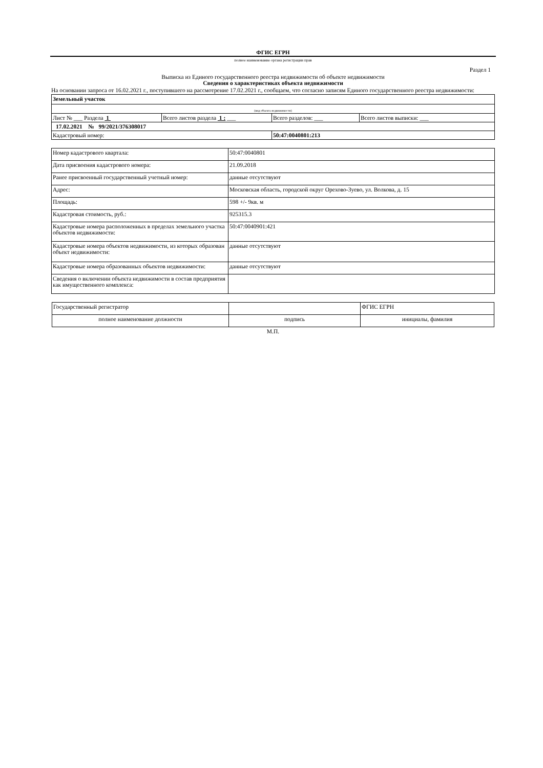ФГИС ЕГРН
полное наименование органа регистрации прав
Раздел 1
Выписка из Единого государственного реестра недвижимости об объекте недвижимости
Сведения о характеристиках объекта недвижимости
На основании запроса от 16.02.2021 г., поступившего на рассмотрение 17.02.2021 г., сообщаем, что согласно записям Единого государственного реестра недвижимости:
| Земельный участок | | | |
| (вид объекта недвижимости) | | | |
| Лист № ___ Раздела 1 | Всего листов раздела 1 : ___ | Всего разделов: ___ | Всего листов выписки: ___ |
| 17.02.2021 № 99/2021/376308017 | | | |
| Кадастровый номер: | | 50:47:0040801:213 | |
| Номер кадастрового квартала: | 50:47:0040801 |
| Дата присвоения кадастрового номера: | 21.09.2018 |
| Ранее присвоенный государственный учетный номер: | данные отсутствуют |
| Адрес: | Московская область, городской округ Орехово-Зуево, ул. Волкова, д. 15 |
| Площадь: | 598 +/- 9кв. м |
| Кадастровая стоимость, руб.: | 925315.3 |
| Кадастровые номера расположенных в пределах земельного участка объектов недвижимости: | 50:47:0040901:421 |
| Кадастровые номера объектов недвижимости, из которых образован объект недвижимости: | данные отсутствуют |
| Кадастровые номера образованных объектов недвижимости: | данные отсутствуют |
| Сведения о включении объекта недвижимости в состав предприятия как имущественного комплекса: | |
| Государственный регистратор | | ФГИС ЕГРН |
| полное наименование должности | подпись | инициалы, фамилия |
М.П.